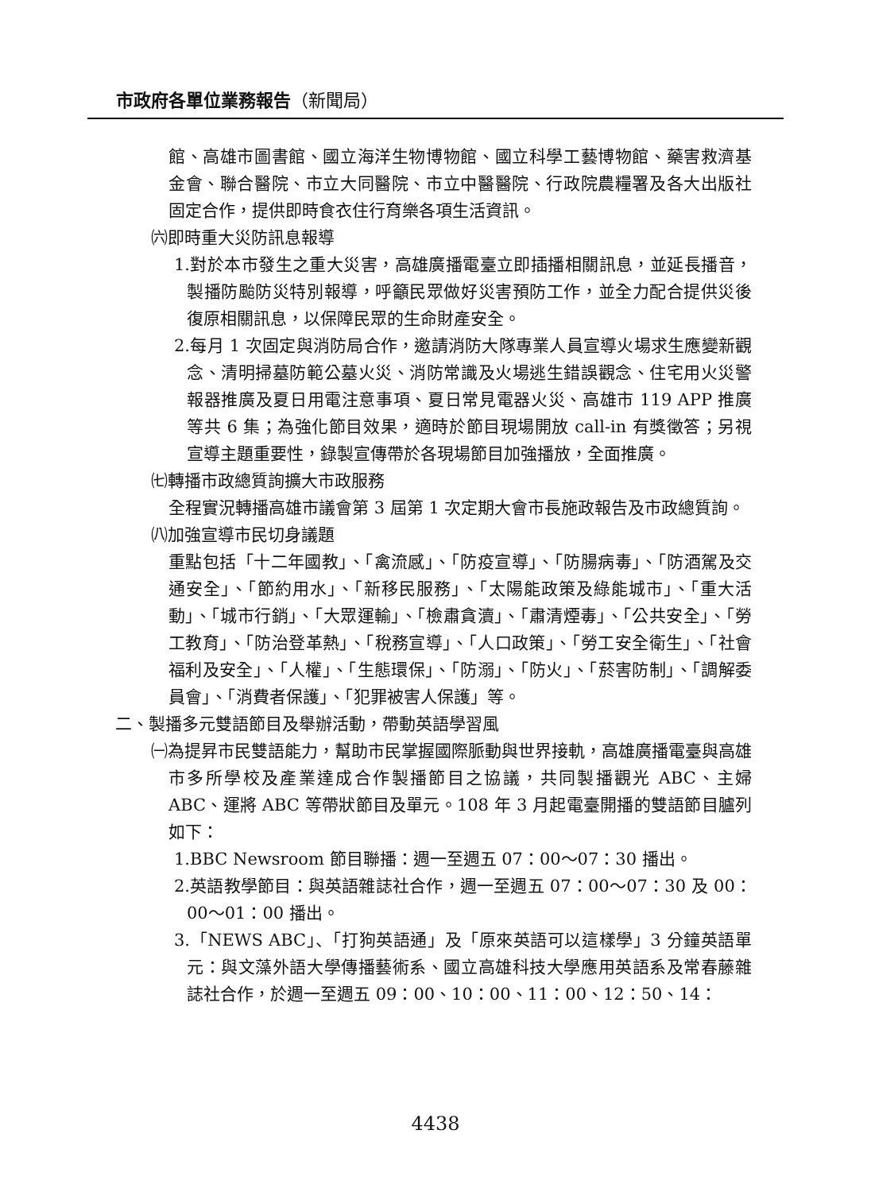市政府各單位業務報告（新聞局）
館、高雄市圖書館、國立海洋生物博物館、國立科學工藝博物館、藥害救濟基金會、聯合醫院、市立大同醫院、市立中醫醫院、行政院農糧署及各大出版社固定合作，提供即時食衣住行育樂各項生活資訊。
㈥即時重大災防訊息報導
1.對於本市發生之重大災害，高雄廣播電臺立即插播相關訊息，並延長播音，製播防颱防災特別報導，呼籲民眾做好災害預防工作，並全力配合提供災後復原相關訊息，以保障民眾的生命財產安全。
2.每月 1 次固定與消防局合作，邀請消防大隊專業人員宣導火場求生應變新觀念、清明掃墓防範公墓火災、消防常識及火場逃生錯誤觀念、住宅用火災警報器推廣及夏日用電注意事項、夏日常見電器火災、高雄市 119 APP 推廣等共 6 集；為強化節目效果，適時於節目現場開放 call-in 有獎徵答；另視宣導主題重要性，錄製宣傳帶於各現場節目加強播放，全面推廣。
㈦轉播市政總質詢擴大市政服務
全程實況轉播高雄市議會第 3 屆第 1 次定期大會市長施政報告及市政總質詢。
㈧加強宣導市民切身議題
重點包括「十二年國教」、「禽流感」、「防疫宣導」、「防腸病毒」、「防酒駕及交通安全」、「節約用水」、「新移民服務」、「太陽能政策及綠能城市」、「重大活動」、「城市行銷」、「大眾運輸」、「檢肅貪瀆」、「肅清煙毒」、「公共安全」、「勞工教育」、「防治登革熱」、「稅務宣導」、「人口政策」、「勞工安全衛生」、「社會福利及安全」、「人權」、「生態環保」、「防溺」、「防火」、「菸害防制」、「調解委員會」、「消費者保護」、「犯罪被害人保護」等。
二、製播多元雙語節目及舉辦活動，帶動英語學習風
㈠為提昇市民雙語能力，幫助市民掌握國際脈動與世界接軌，高雄廣播電臺與高雄市多所學校及產業達成合作製播節目之協議，共同製播觀光 ABC、主婦 ABC、運將 ABC 等帶狀節目及單元。108 年 3 月起電臺開播的雙語節目臚列如下：
1.BBC Newsroom 節目聯播：週一至週五 07：00～07：30 播出。
2.英語教學節目：與英語雜誌社合作，週一至週五 07：00～07：30 及 00：00～01：00 播出。
3.「NEWS ABC」、「打狗英語通」及「原來英語可以這樣學」3 分鐘英語單元：與文藻外語大學傳播藝術系、國立高雄科技大學應用英語系及常春藤雜誌社合作，於週一至週五 09：00、10：00、11：00、12：50、14：
4438